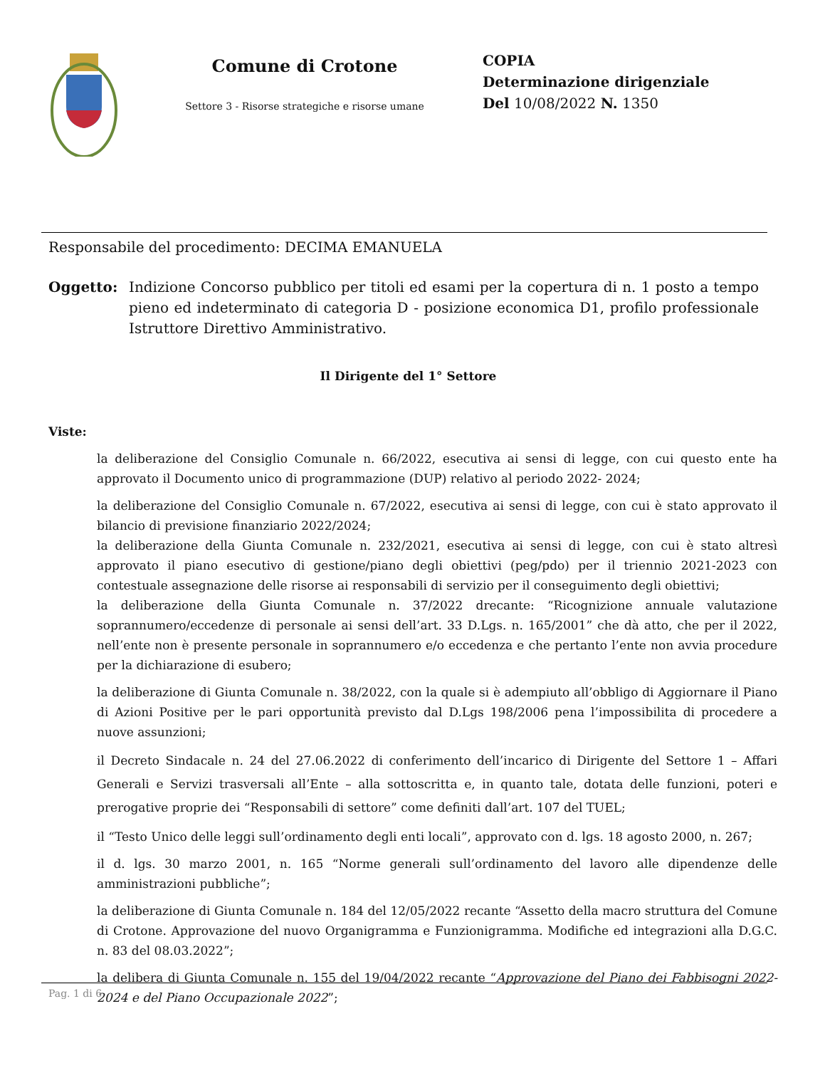Comune di Crotone
Settore 3 - Risorse strategiche e risorse umane
COPIA
Determinazione dirigenziale
Del 10/08/2022 N. 1350
Responsabile del procedimento: DECIMA EMANUELA
Oggetto: Indizione Concorso pubblico per titoli ed esami per la copertura di n. 1 posto a tempo pieno ed indeterminato di categoria D - posizione economica D1, profilo professionale Istruttore Direttivo Amministrativo.
Il Dirigente del 1° Settore
Viste:
la deliberazione del Consiglio Comunale n. 66/2022, esecutiva ai sensi di legge, con cui questo ente ha approvato il Documento unico di programmazione (DUP) relativo al periodo 2022- 2024;
la deliberazione del Consiglio Comunale n. 67/2022, esecutiva ai sensi di legge, con cui è stato approvato il bilancio di previsione finanziario 2022/2024;
la deliberazione della Giunta Comunale n. 232/2021, esecutiva ai sensi di legge, con cui è stato altresì approvato il piano esecutivo di gestione/piano degli obiettivi (peg/pdo) per il triennio 2021-2023 con contestuale assegnazione delle risorse ai responsabili di servizio per il conseguimento degli obiettivi;
la deliberazione della Giunta Comunale n. 37/2022 drecante: “Ricognizione annuale valutazione soprannumero/eccedenze di personale ai sensi dell’art. 33 D.Lgs. n. 165/2001” che dà atto, che per il 2022, nell’ente non è presente personale in soprannumero e/o eccedenza e che pertanto l’ente non avvia procedure per la dichiarazione di esubero;
la deliberazione di Giunta Comunale n. 38/2022, con la quale si è adempiuto all’obbligo di Aggiornare il Piano di Azioni Positive per le pari opportunità previsto dal D.Lgs 198/2006 pena l’impossibilita di procedere a nuove assunzioni;
il Decreto Sindacale n. 24 del 27.06.2022 di conferimento dell’incarico di Dirigente del Settore 1 – Affari Generali e Servizi trasversali all’Ente – alla sottoscritta e, in quanto tale, dotata delle funzioni, poteri e prerogative proprie dei “Responsabili di settore” come definiti dall’art. 107 del TUEL;
il “Testo Unico delle leggi sull’ordinamento degli enti locali”, approvato con d. lgs. 18 agosto 2000, n. 267;
il d. lgs. 30 marzo 2001, n. 165 “Norme generali sull’ordinamento del lavoro alle dipendenze delle amministrazioni pubbliche”;
la deliberazione di Giunta Comunale n. 184 del 12/05/2022 recante “Assetto della macro struttura del Comune di Crotone. Approvazione del nuovo Organigramma e Funzionigramma. Modifiche ed integrazioni alla D.G.C. n. 83 del 08.03.2022”;
la delibera di Giunta Comunale n. 155 del 19/04/2022 recante “Approvazione del Piano dei Fabbisogni 2022-2024 e del Piano Occupazionale 2022”;
Pag. 1 di 6